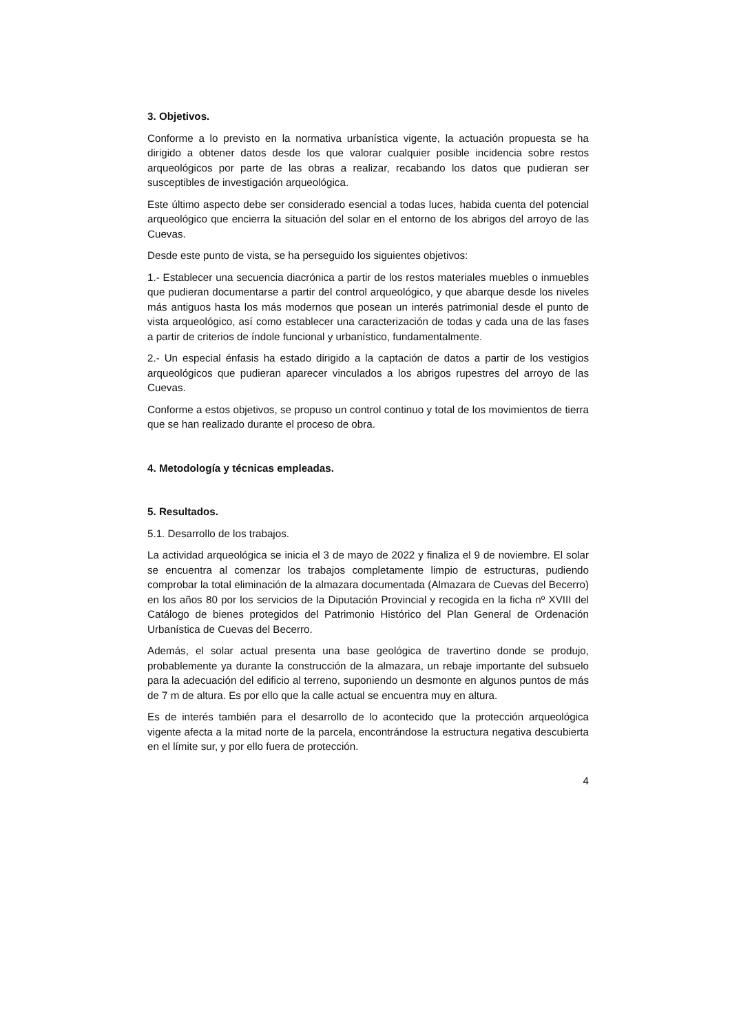3. Objetivos.
Conforme a lo previsto en la normativa urbanística vigente, la actuación propuesta se ha dirigido a obtener datos desde los que valorar cualquier posible incidencia sobre restos arqueológicos por parte de las obras a realizar, recabando los datos que pudieran ser susceptibles de investigación arqueológica.
Este último aspecto debe ser considerado esencial a todas luces, habida cuenta del potencial arqueológico que encierra la situación del solar en el entorno de los abrigos del arroyo de las Cuevas.
Desde este punto de vista, se ha perseguido los siguientes objetivos:
1.- Establecer una secuencia diacrónica a partir de los restos materiales muebles o inmuebles que pudieran documentarse a partir del control arqueológico, y que abarque desde los niveles más antiguos hasta los más modernos que posean un interés patrimonial desde el punto de vista arqueológico, así como establecer una caracterización de todas y cada una de las fases a partir de criterios de índole funcional y urbanístico, fundamentalmente.
2.- Un especial énfasis ha estado dirigido a la captación de datos a partir de los vestigios arqueológicos que pudieran aparecer vinculados a los abrigos rupestres del arroyo de las Cuevas.
Conforme a estos objetivos, se propuso un control continuo y total de los movimientos de tierra que se han realizado durante el proceso de obra.
4. Metodología y técnicas empleadas.
5. Resultados.
5.1. Desarrollo de los trabajos.
La actividad arqueológica se inicia el 3 de mayo de 2022 y finaliza el 9 de noviembre. El solar se encuentra al comenzar los trabajos completamente limpio de estructuras, pudiendo comprobar la total eliminación de la almazara documentada (Almazara de Cuevas del Becerro) en los años 80 por los servicios de la Diputación Provincial y recogida en la ficha nº XVIII del Catálogo de bienes protegidos del Patrimonio Histórico del Plan General de Ordenación Urbanística de Cuevas del Becerro.
Además, el solar actual presenta una base geológica de travertino donde se produjo, probablemente ya durante la construcción de la almazara, un rebaje importante del subsuelo para la adecuación del edificio al terreno, suponiendo un desmonte en algunos puntos de más de 7 m de altura. Es por ello que la calle actual se encuentra muy en altura.
Es de interés también para el desarrollo de lo acontecido que la protección arqueológica vigente afecta a la mitad norte de la parcela, encontrándose la estructura negativa descubierta en el límite sur, y por ello fuera de protección.
4